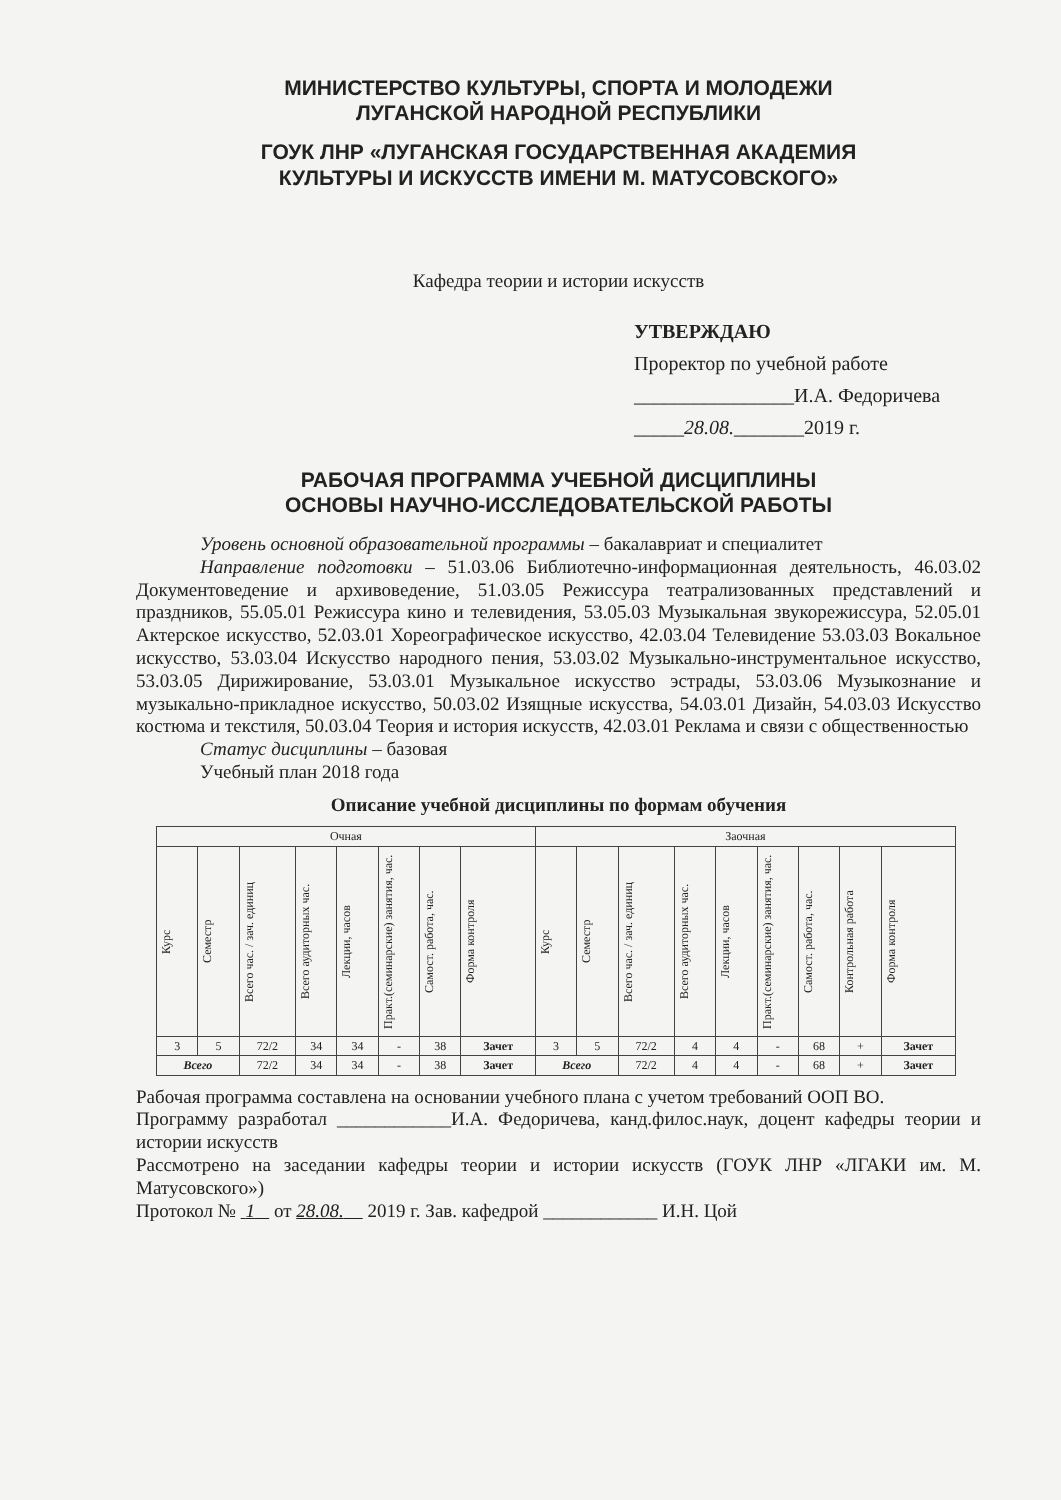МИНИСТЕРСТВО КУЛЬТУРЫ, СПОРТА И МОЛОДЕЖИ
ЛУГАНСКОЙ НАРОДНОЙ РЕСПУБЛИКИ
ГОУК ЛНР «ЛУГАНСКАЯ ГОСУДАРСТВЕННАЯ АКАДЕМИЯ
КУЛЬТУРЫ И ИСКУССТВ ИМЕНИ М. МАТУСОВСКОГО»
Кафедра теории и истории искусств
УТВЕРЖДАЮ
Проректор по учебной работе
________________И.А. Федоричева
_____28.08._______2019 г.
РАБОЧАЯ ПРОГРАММА УЧЕБНОЙ ДИСЦИПЛИНЫ
ОСНОВЫ НАУЧНО-ИССЛЕДОВАТЕЛЬСКОЙ РАБОТЫ
Уровень основной образовательной программы – бакалавриат и специалитет
Направление подготовки – 51.03.06 Библиотечно-информационная деятельность, 46.03.02 Документоведение и архивоведение, 51.03.05 Режиссура театрализованных представлений и праздников, 55.05.01 Режиссура кино и телевидения, 53.05.03 Музыкальная звукорежиссура, 52.05.01 Актерское искусство, 52.03.01 Хореографическое искусство, 42.03.04 Телевидение 53.03.03 Вокальное искусство, 53.03.04 Искусство народного пения, 53.03.02 Музыкально-инструментальное искусство, 53.03.05 Дирижирование, 53.03.01 Музыкальное искусство эстрады, 53.03.06 Музыкознание и музыкально-прикладное искусство, 50.03.02 Изящные искусства, 54.03.01 Дизайн, 54.03.03 Искусство костюма и текстиля, 50.03.04 Теория и история искусств, 42.03.01 Реклама и связи с общественностью
Статус дисциплины – базовая
Учебный план 2018 года
Описание учебной дисциплины по формам обучения
| Очная | | | | | | | | Заочная | | | | | | | | |
| --- | --- | --- | --- | --- | --- | --- | --- | --- | --- | --- | --- | --- | --- | --- | --- | --- |
| Курс | Семестр | Всего час. / зач. единиц | Всего аудиторных час. | Лекции, часов | Практ.(семинарские) занятия, час. | Самост. работа, час. | Форма контроля | Курс | Семестр | Всего час. / зач. единиц | Всего аудиторных час. | Лекции, часов | Практ.(семинарские) занятия, час. | Самост. работа, час. | Контрольная работа | Форма контроля |
| 3 | 5 | 72/2 | 34 | 34 | - | 38 | Зачет | 3 | 5 | 72/2 | 4 | 4 | - | 68 | + | Зачет |
| Всего | | 72/2 | 34 | 34 | - | 38 | Зачет | Всего | | 72/2 | 4 | 4 | - | 68 | + | Зачет |
Рабочая программа составлена на основании учебного плана с учетом требований ООП ВО.
Программу разработал ____________И.А. Федоричева, канд.филос.наук, доцент кафедры теории и истории искусств
Рассмотрено на заседании кафедры теории и истории искусств (ГОУК ЛНР «ЛГАКИ им. М. Матусовского»)
Протокол № 1 от 28.08. 2019 г. Зав. кафедрой ____________ И.Н. Цой